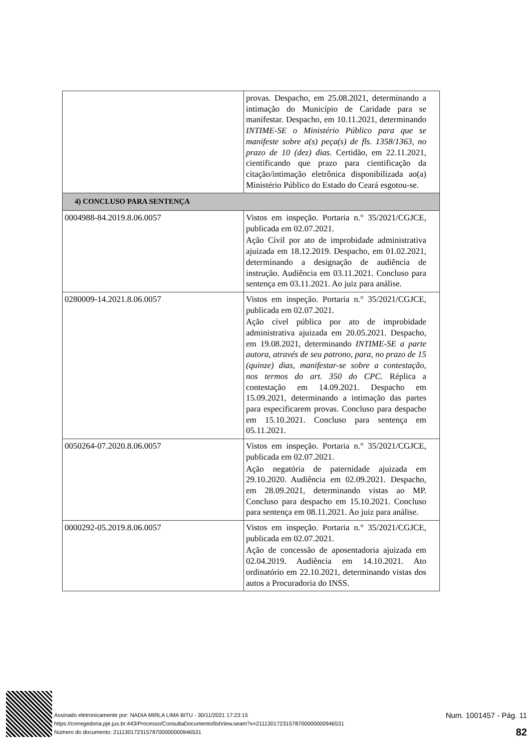| | provas. Despacho, em 25.08.2021, determinando a intimação do Município de Caridade para se manifestar. Despacho, em 10.11.2021, determinando INTIME-SE o Ministério Público para que se manifeste sobre a(s) peça(s) de fls. 1358/1363, no prazo de 10 (dez) dias. Certidão, em 22.11.2021, cientificando que prazo para cientificação da citação/intimação eletrônica disponibilizada ao(a) Ministério Público do Estado do Ceará esgotou-se. |
| 4) CONCLUSO PARA SENTENÇA | |
| 0004988-84.2019.8.06.0057 | Vistos em inspeção. Portaria n.° 35/2021/CGJCE, publicada em 02.07.2021. Ação Cívil por ato de improbidade administrativa ajuizada em 18.12.2019. Despacho, em 01.02.2021, determinando a designação de audiência de instrução. Audiência em 03.11.2021. Concluso para sentença em 03.11.2021. Ao juiz para análise. |
| 0280009-14.2021.8.06.0057 | Vistos em inspeção. Portaria n.° 35/2021/CGJCE, publicada em 02.07.2021. Ação cível pública por ato de improbidade administrativa ajuizada em 20.05.2021. Despacho, em 19.08.2021, determinando INTIME-SE a parte autora, através de seu patrono, para, no prazo de 15 (quinze) dias, manifestar-se sobre a contestação, nos termos do art. 350 do CPC. Réplica a contestação em 14.09.2021. Despacho em 15.09.2021, determinando a intimação das partes para especificarem provas. Concluso para despacho em 15.10.2021. Concluso para sentença em 05.11.2021. |
| 0050264-07.2020.8.06.0057 | Vistos em inspeção. Portaria n.° 35/2021/CGJCE, publicada em 02.07.2021. Ação negatória de paternidade ajuizada em 29.10.2020. Audiência em 02.09.2021. Despacho, em 28.09.2021, determinando vistas ao MP. Concluso para despacho em 15.10.2021. Concluso para sentença em 08.11.2021. Ao juiz para análise. |
| 0000292-05.2019.8.06.0057 | Vistos em inspeção. Portaria n.° 35/2021/CGJCE, publicada em 02.07.2021. Ação de concessão de aposentadoria ajuizada em 02.04.2019. Audiência em 14.10.2021. Ato ordinatório em 22.10.2021, determinando vistas dos autos a Procuradoria do INSS. |
Assinado eletronicamente por: NADIA MIRLA LIMA BITU - 30/11/2021 17:23:15
https://corregedoria.pje.jus.br:443/Processo/ConsultaDocumento/listView.seam?x=21113017231578700000000946531
Número do documento: 21113017231578700000000946531
Num. 1001457 - Pág. 11
82